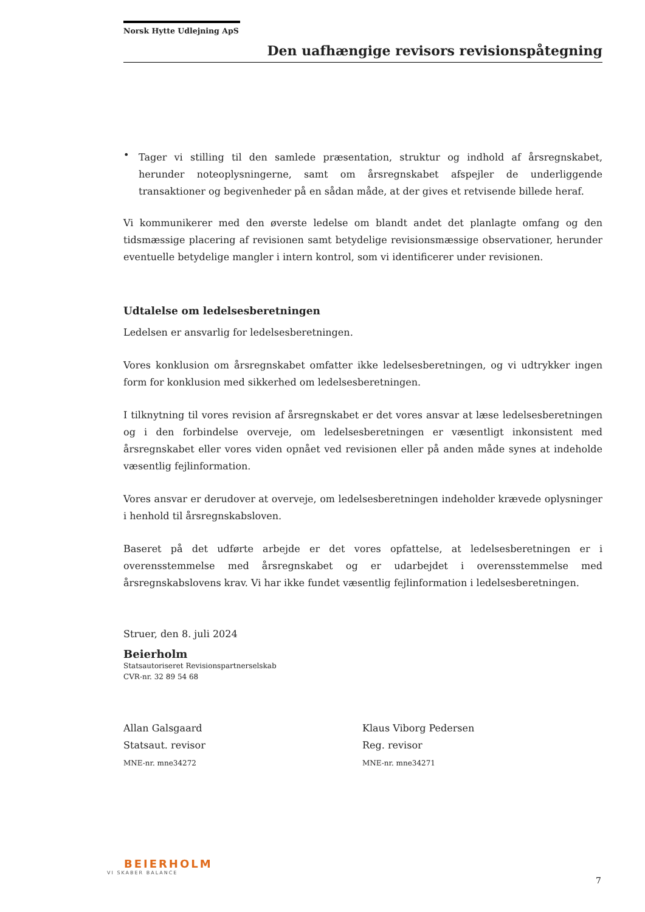Norsk Hytte Udlejning ApS
Den uafhængige revisors revisionspåtegning
•
Tager vi stilling til den samlede præsentation, struktur og indhold af årsregnskabet, herunder noteoplysningerne, samt om årsregnskabet afspejler de underliggende transaktioner og begivenheder på en sådan måde, at der gives et retvisende billede heraf.
Vi kommunikerer med den øverste ledelse om blandt andet det planlagte omfang og den tidsmæssige placering af revisionen samt betydelige revisionsmæssige observationer, herunder eventuelle betydelige mangler i intern kontrol, som vi identificerer under revisionen.
Udtalelse om ledelsesberetningen
Ledelsen er ansvarlig for ledelsesberetningen.
Vores konklusion om årsregnskabet omfatter ikke ledelsesberetningen, og vi udtrykker ingen form for konklusion med sikkerhed om ledelsesberetningen.
I tilknytning til vores revision af årsregnskabet er det vores ansvar at læse ledelsesberetningen og i den forbindelse overveje, om ledelsesberetningen er væsentligt inkonsistent med årsregnskabet eller vores viden opnået ved revisionen eller på anden måde synes at indeholde væsentlig fejlinformation.
Vores ansvar er derudover at overveje, om ledelsesberetningen indeholder krævede oplysninger i henhold til årsregnskabsloven.
Baseret på det udførte arbejde er det vores opfattelse, at ledelsesberetningen er i overensstemmelse med årsregnskabet og er udarbejdet i overensstemmelse med årsregnskabslovens krav. Vi har ikke fundet væsentlig fejlinformation i ledelsesberetningen.
Struer, den 8. juli 2024
Beierholm
Statsautoriseret Revisionspartnerselskab
CVR-nr. 32 89 54 68
Allan Galsgaard
Statsaut. revisor
MNE-nr. mne34272
Klaus Viborg Pedersen
Reg. revisor
MNE-nr. mne34271
BEIERHOLM
VI SKABER BALANCE
7